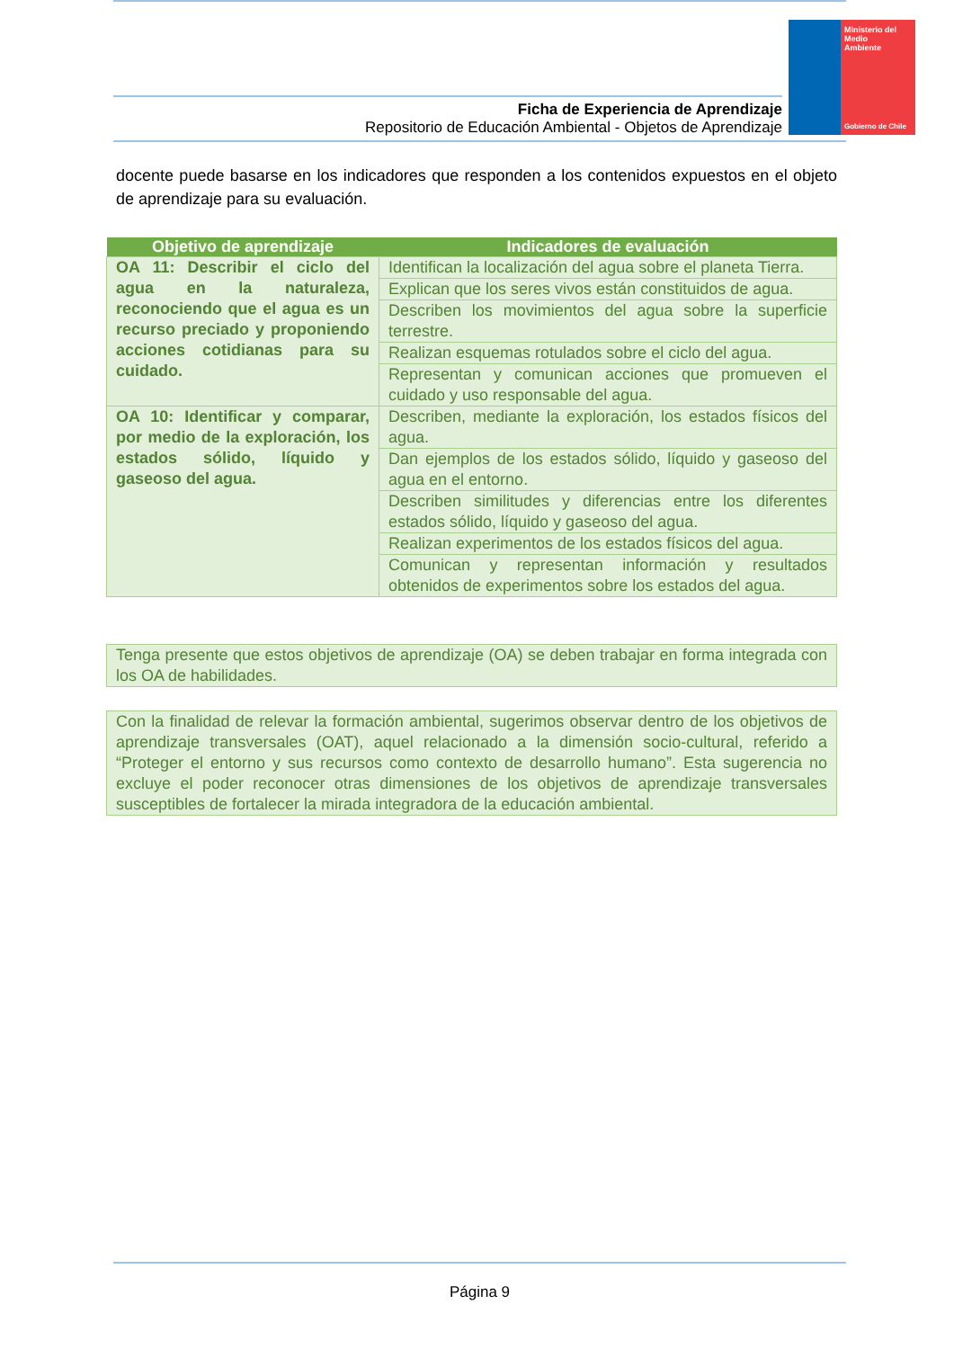Ministerio del
Medio
Ambiente
Gobierno de Chile
Ficha de Experiencia de Aprendizaje
Repositorio de Educación Ambiental - Objetos de Aprendizaje
docente puede basarse en los indicadores que responden a los contenidos expuestos en el objeto de aprendizaje para su evaluación.
| Objetivo de aprendizaje | Indicadores de evaluación |
| --- | --- |
| OA 11: Describir el ciclo del agua en la naturaleza, reconociendo que el agua es un recurso preciado y proponiendo acciones cotidianas para su cuidado. | Identifican la localización del agua sobre el planeta Tierra. |
| | Explican que los seres vivos están constituidos de agua. |
| | Describen los movimientos del agua sobre la superficie terrestre. |
| | Realizan esquemas rotulados sobre el ciclo del agua. |
| | Representan y comunican acciones que promueven el cuidado y uso responsable del agua. |
| OA 10: Identificar y comparar, por medio de la exploración, los estados sólido, líquido y gaseoso del agua. | Describen, mediante la exploración, los estados físicos del agua. |
| | Dan ejemplos de los estados sólido, líquido y gaseoso del agua en el entorno. |
| | Describen similitudes y diferencias entre los diferentes estados sólido, líquido y gaseoso del agua. |
| | Realizan experimentos de los estados físicos del agua. |
| | Comunican y representan información y resultados obtenidos de experimentos sobre los estados del agua. |
Tenga presente que estos objetivos de aprendizaje (OA) se deben trabajar en forma integrada con los OA de habilidades.
Con la finalidad de relevar la formación ambiental, sugerimos observar dentro de los objetivos de aprendizaje transversales (OAT), aquel relacionado a la dimensión socio-cultural, referido a “Proteger el entorno y sus recursos como contexto de desarrollo humano”. Esta sugerencia no excluye el poder reconocer otras dimensiones de los objetivos de aprendizaje transversales susceptibles de fortalecer la mirada integradora de la educación ambiental.
Página 9